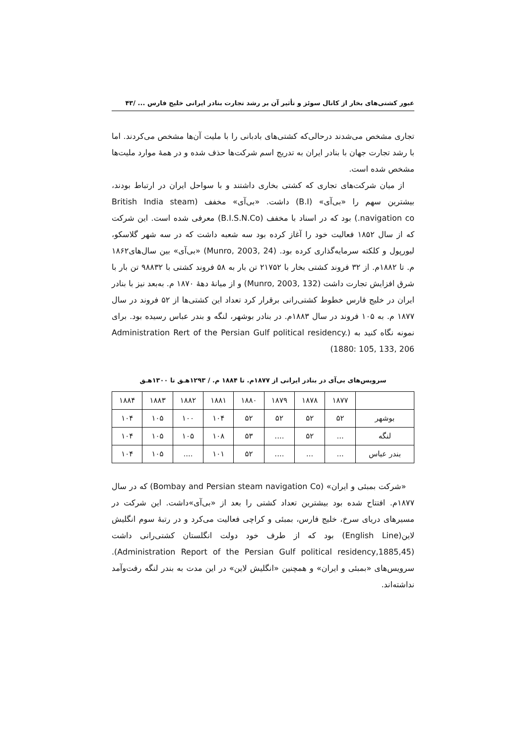عبور کشتی‌های بخار از کانال سوئز و تأثیر آن بر رشد تجارت بنادر ایرانی خلیج فارس ... /۴۳
تجاری مشخص می‌شدند درحالی‌که کشتی‌های بادبانی را با ملیت آن‌ها مشخص می‌کردند. اما با رشد تجارت جهان با بنادر ایران به تدریج اسم شرکت‌ها حذف شده و در همهٔ موارد ملیت‌ها مشخص شده است.
از میان شرکت‌های تجاری که کشتی بخاری داشتند و با سواحل ایران در ارتباط بودند، بیشترین سهم را «بی‌آی» (B.I) داشت. «بی‌آی» مخفف (British India steam navigation co.) بود که در اسناد با مخفف (B.I.S.N.Co) معرفی شده است. این شرکت که از سال ۱۸۵۲ فعالیت خود را آغاز کرده بود سه شعبه داشت که در سه شهر گلاسکو، لیورپول و کلکته سرمایه‌گذاری کرده بود. (Munro, 2003, 24) «بی‌آی» بین سال‌های۱۸۶۲ م. تا ۱۸۸۲م. از ۳۲ فروند کشتی بخار با ۲۱۷۵۲ تن بار به ۵۸ فروند کشتی با ۹۸۸۳۲ تن بار با شرق افزایش تجارت داشت (Munro, 2003, 132) و از میانهٔ دههٔ ۱۸۷۰ م. به‌بعد نیز با بنادر ایران در خلیج فارس خطوط کشتی‌رانی برقرار کرد تعداد این کشتی‌ها از ۵۲ فروند در سال ۱۸۷۷ م. به ۱۰۵ فروند در سال ۱۸۸۳م. در بنادر بوشهر، لنگه و بندر عباس رسیده بود. برای نمونه نگاه کنید به (Administration Rert of the Persian Gulf political residency. 1880: 105, 133, 206)
سرویس‌های بی‌آی در بنادر ایرانی از ۱۸۷۷م. تا ۱۸۸۴ م. / ۱۲۹۳هـ‍ق تا ۱۳۰۰هـ‍ق
| | ۱۸۷۷ | ۱۸۷۸ | ۱۸۷۹ | ۱۸۸۰ | ۱۸۸۱ | ۱۸۸۲ | ۱۸۸۳ | ۱۸۸۴ |
| بوشهر | ۵۲ | ۵۲ | ۵۲ | ۵۲ | ۱۰۴ | ۱۰۰ | ۱۰۵ | ۱۰۴ |
| لنگه | ... | ۵۲ | .... | ۵۳ | ۱۰۸ | ۱۰۵ | ۱۰۵ | ۱۰۴ |
| بندر عباس | ... | ... | .... | ۵۲ | ۱۰۱ | .... | ۱۰۵ | ۱۰۴ |
«شرکت بمبئی و ایران» (Bombay and Persian steam navigation Co) که در سال ۱۸۷۷م. افتتاح شده بود بیشترین تعداد کشتی را بعد از «بی‌آی»داشت. این شرکت در مسیرهای دریای سرخ، خلیج فارس، بمبئی و کراچی فعالیت می‌کرد و در رتبهٔ سوم انگلیش لاین(English Line) بود که از طرف خود دولت انگلستان کشتی‌رانی داشت (Administration Report of the Persian Gulf political residency,1885,45). سرویس‌های «بمبئی و ایران» و همچنین «انگلیش لاین» در این مدت به بندر لنگه رفت‌وآمد نداشته‌اند.